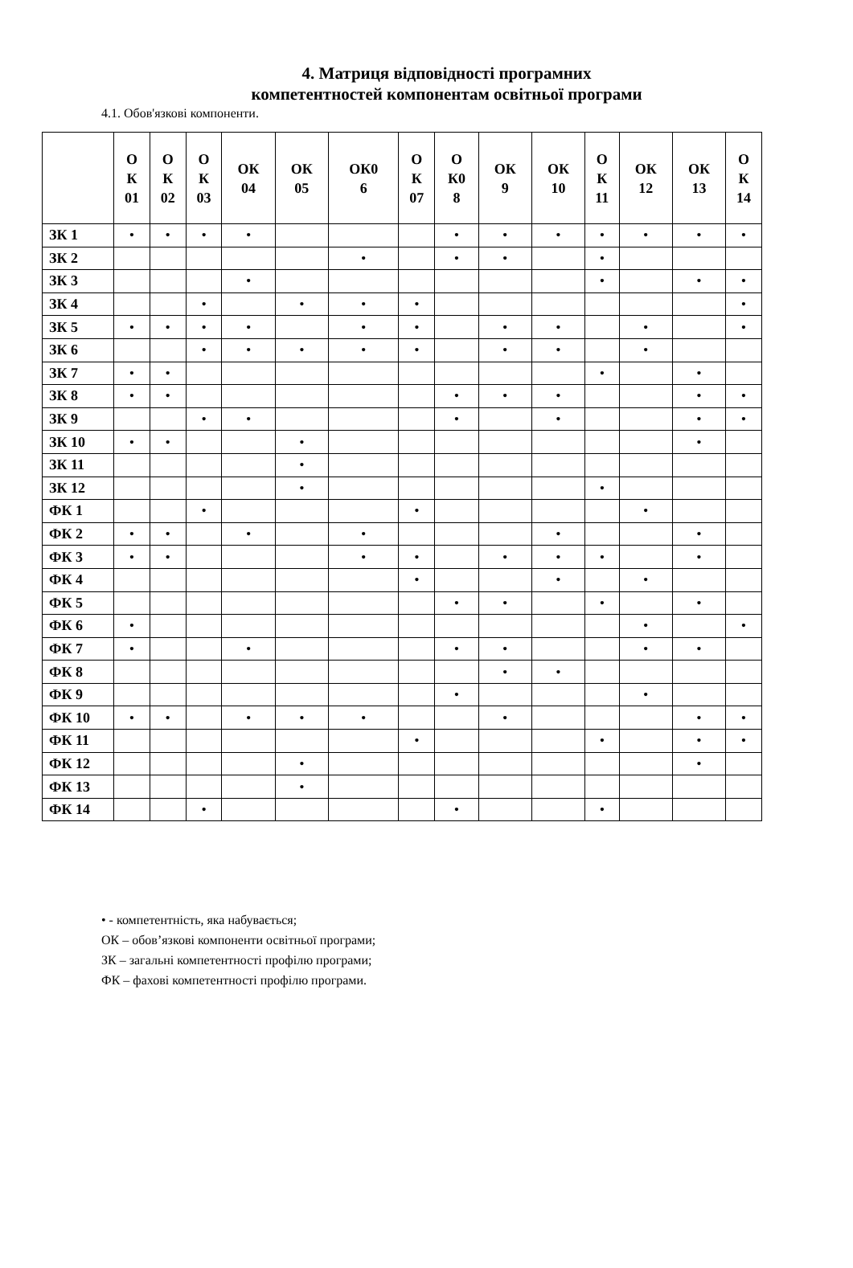4. Матриця відповідності програмних
компетентностей компонентам освітньої програми
4.1. Обов'язкові компоненти.
| | О К 01 | О К 02 | О К 03 | ОК 04 | ОК 05 | ОК0 6 | О К 07 | О К0 8 | ОК 9 | ОК 10 | О К 11 | ОК 12 | ОК 13 | О К 14 |
| --- | --- | --- | --- | --- | --- | --- | --- | --- | --- | --- | --- | --- | --- | --- |
| ЗК 1 | • | • | • | • | | | | • | • | • | • | • | • | • |
| ЗК 2 | | | | | | • | | • | • | | • | | | |
| ЗК 3 | | | | • | | | | | | | • | | • | • |
| ЗК 4 | | | • | | • | • | • | | | | | | | • |
| ЗК 5 | • | • | • | • | | • | • | | • | • | | • | | • |
| ЗК 6 | | | • | • | • | • | • | | • | • | | • | | |
| ЗК 7 | • | • | | | | | | | | | • | | • | |
| ЗК 8 | • | • | | | | | | • | • | • | | | • | • |
| ЗК 9 | | | • | • | | | | • | | • | | | • | • |
| ЗК 10 | • | • | | | • | | | | | | | | • | |
| ЗК 11 | | | | | • | | | | | | | | | |
| ЗК 12 | | | | | • | | | | | | • | | | |
| ФК 1 | | | • | | | | • | | | | | • | | |
| ФК 2 | • | • | | • | | • | | | | • | | | • | |
| ФК 3 | • | • | | | | • | • | | • | • | • | | • | |
| ФК 4 | | | | | | | • | | | • | | • | | |
| ФК 5 | | | | | | | | • | • | | • | | • | |
| ФК 6 | • | | | | | | | | | | | • | | • |
| ФК 7 | • | | | • | | | | • | • | | | • | • | |
| ФК 8 | | | | | | | | | • | • | | | | |
| ФК 9 | | | | | | | | • | | | | • | | |
| ФК 10 | • | • | | • | • | • | | | • | | | | • | • |
| ФК 11 | | | | | | | • | | | | • | | • | • |
| ФК 12 | | | | | • | | | | | | | | • | |
| ФК 13 | | | | | • | | | | | | | | | |
| ФК 14 | | | • | | | | | • | | | • | | | |
• - компетентність, яка набувається;
ОК – обов’язкові компоненти освітньої програми;
ЗК – загальні компетентності профілю програми;
ФК – фахові компетентності профілю програми.